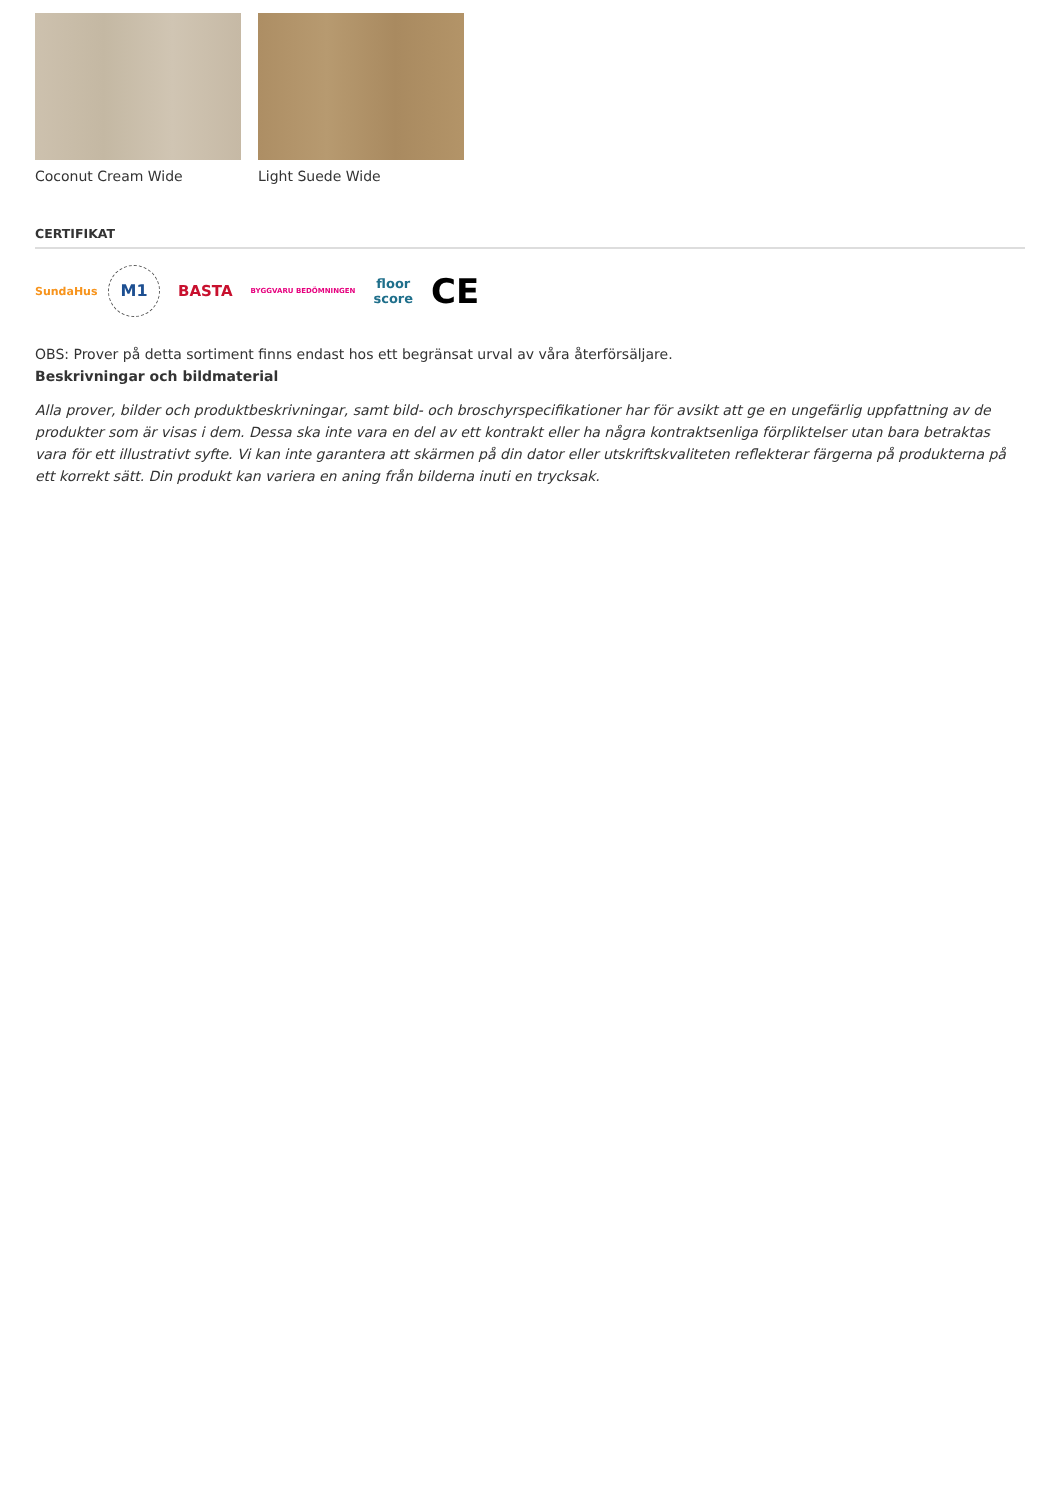Coconut Cream Wide Light Suede Wide
CERTIFIKAT
SundaHus
M1
BASTA
BYGGVARU BEDÖMNINGEN
floor
score
CE
OBS: Prover på detta sortiment finns endast hos ett begränsat urval av våra återförsäljare.
Beskrivningar och bildmaterial
Alla prover, bilder och produktbeskrivningar, samt bild- och broschyrspecifikationer har för avsikt att ge en ungefärlig uppfattning av de produkter som är visas i dem. Dessa ska inte vara en del av ett kontrakt eller ha några kontraktsenliga förpliktelser utan bara betraktas vara för ett illustrativt syfte. Vi kan inte garantera att skärmen på din dator eller utskriftskvaliteten reflekterar färgerna på produkterna på ett korrekt sätt. Din produkt kan variera en aning från bilderna inuti en trycksak.